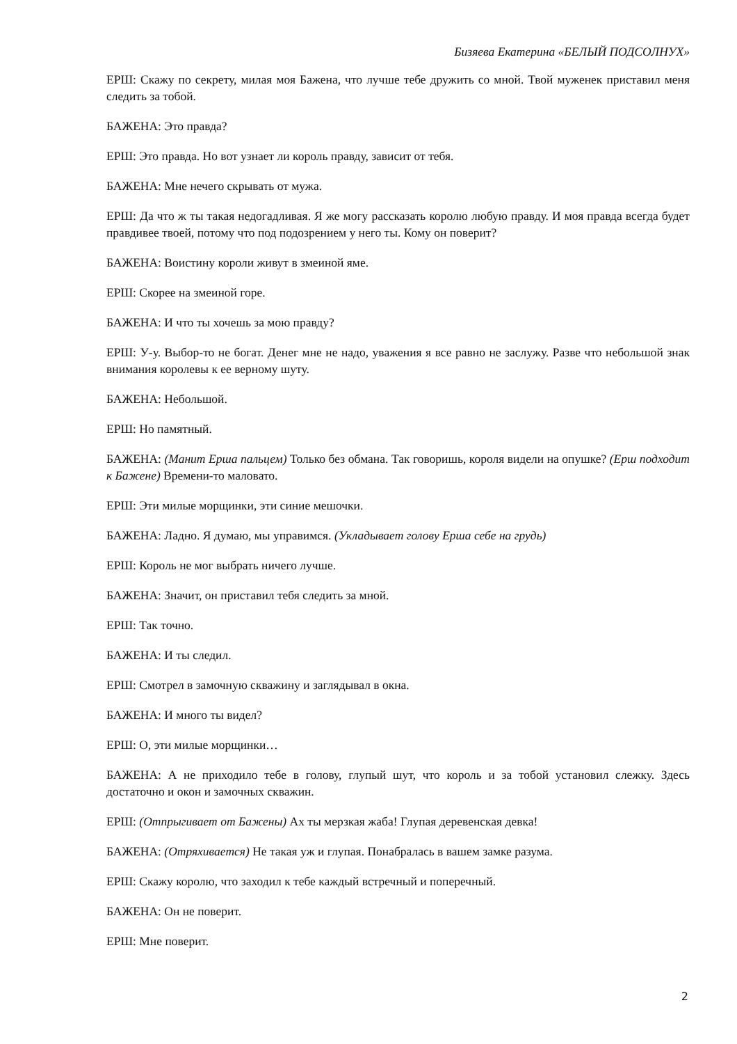Бизяева Екатерина «БЕЛЫЙ ПОДСОЛНУХ»
ЕРШ: Скажу по секрету, милая моя Бажена, что лучше тебе дружить со мной. Твой муженек приставил меня следить за тобой.
БАЖЕНА: Это правда?
ЕРШ: Это правда. Но вот узнает ли король правду, зависит от тебя.
БАЖЕНА: Мне нечего скрывать от мужа.
ЕРШ: Да что ж ты такая недогадливая. Я же могу рассказать королю любую правду. И моя правда всегда будет правдивее твоей, потому что под подозрением у него ты. Кому он поверит?
БАЖЕНА: Воистину короли живут в змеиной яме.
ЕРШ: Скорее на змеиной горе.
БАЖЕНА: И что ты хочешь за мою правду?
ЕРШ: У-у. Выбор-то не богат. Денег мне не надо, уважения я все равно не заслужу. Разве что небольшой знак внимания королевы к ее верному шуту.
БАЖЕНА: Небольшой.
ЕРШ: Но памятный.
БАЖЕНА: (Манит Ерша пальцем) Только без обмана. Так говоришь, короля видели на опушке? (Ерш подходит к Бажене) Времени-то маловато.
ЕРШ: Эти милые морщинки, эти синие мешочки.
БАЖЕНА: Ладно. Я думаю, мы управимся. (Укладывает голову Ерша себе на грудь)
ЕРШ: Король не мог выбрать ничего лучше.
БАЖЕНА: Значит, он приставил тебя следить за мной.
ЕРШ: Так точно.
БАЖЕНА: И ты следил.
ЕРШ: Смотрел в замочную скважину и заглядывал в окна.
БАЖЕНА: И много ты видел?
ЕРШ: О, эти милые морщинки…
БАЖЕНА: А не приходило тебе в голову, глупый шут, что король и за тобой установил слежку. Здесь достаточно и окон и замочных скважин.
ЕРШ: (Отпрыгивает от Бажены) Ах ты мерзкая жаба! Глупая деревенская девка!
БАЖЕНА: (Отряхивается) Не такая уж и глупая. Понабралась в вашем замке разума.
ЕРШ: Скажу королю, что заходил к тебе каждый встречный и поперечный.
БАЖЕНА: Он не поверит.
ЕРШ: Мне поверит.
2